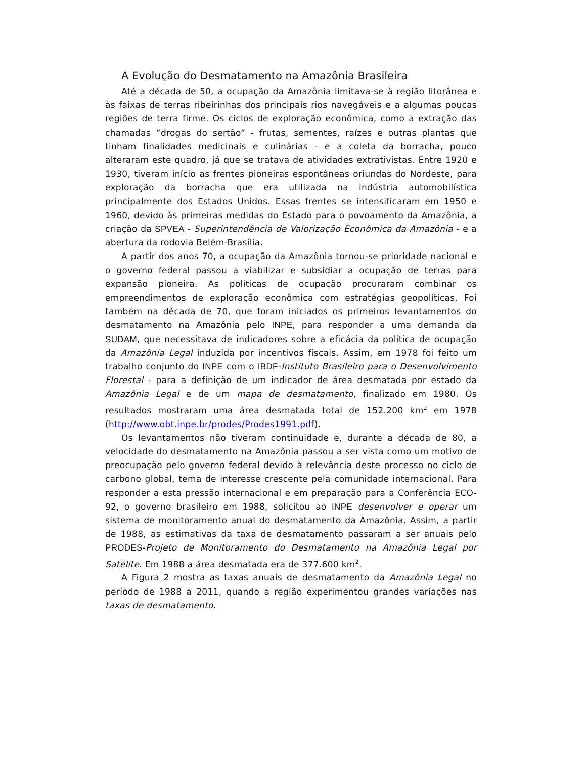A Evolução do Desmatamento na Amazônia Brasileira
Até a década de 50, a ocupação da Amazônia limitava-se à região litorânea e às faixas de terras ribeirinhas dos principais rios navegáveis e a algumas poucas regiões de terra firme. Os ciclos de exploração econômica, como a extração das chamadas “drogas do sertão” - frutas, sementes, raízes e outras plantas que tinham finalidades medicinais e culinárias - e a coleta da borracha, pouco alteraram este quadro, já que se tratava de atividades extrativistas. Entre 1920 e 1930, tiveram início as frentes pioneiras espontâneas oriundas do Nordeste, para exploração da borracha que era utilizada na indústria automobilística principalmente dos Estados Unidos. Essas frentes se intensificaram em 1950 e 1960, devido às primeiras medidas do Estado para o povoamento da Amazônia, a criação da SPVEA - Superintendência de Valorização Econômica da Amazônia - e a abertura da rodovia Belém-Brasília.
A partir dos anos 70, a ocupação da Amazônia tornou-se prioridade nacional e o governo federal passou a viabilizar e subsidiar a ocupação de terras para expansão pioneira. As políticas de ocupação procuraram combinar os empreendimentos de exploração econômica com estratégias geopolíticas. Foi também na década de 70, que foram iniciados os primeiros levantamentos do desmatamento na Amazônia pelo INPE, para responder a uma demanda da SUDAM, que necessitava de indicadores sobre a eficácia da política de ocupação da Amazônia Legal induzida por incentivos fiscais. Assim, em 1978 foi feito um trabalho conjunto do INPE com o IBDF-Instituto Brasileiro para o Desenvolvimento Florestal - para a definição de um indicador de área desmatada por estado da Amazônia Legal e de um mapa de desmatamento, finalizado em 1980. Os resultados mostraram uma área desmatada total de 152.200 km<sup>2</sup> em 1978 (http://www.obt.inpe.br/prodes/Prodes1991.pdf).
Os levantamentos não tiveram continuidade e, durante a década de 80, a velocidade do desmatamento na Amazônia passou a ser vista como um motivo de preocupação pelo governo federal devido à relevância deste processo no ciclo de carbono global, tema de interesse crescente pela comunidade internacional. Para responder a esta pressão internacional e em preparação para a Conferência ECO-92, o governo brasileiro em 1988, solicitou ao INPE desenvolver e operar um sistema de monitoramento anual do desmatamento da Amazônia. Assim, a partir de 1988, as estimativas da taxa de desmatamento passaram a ser anuais pelo PRODES-Projeto de Monitoramento do Desmatamento na Amazônia Legal por Satélite. Em 1988 a área desmatada era de 377.600 km<sup>2</sup>.
A Figura 2 mostra as taxas anuais de desmatamento da Amazônia Legal no período de 1988 a 2011, quando a região experimentou grandes variações nas taxas de desmatamento.